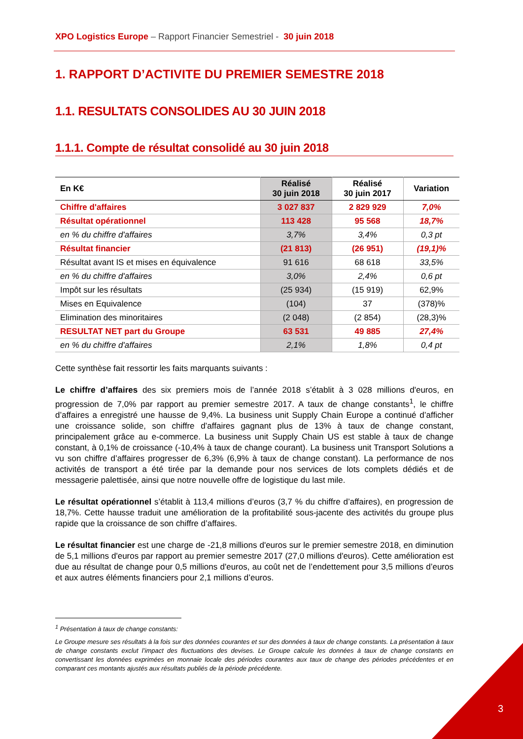XPO Logistics Europe – Rapport Financier Semestriel - 30 juin 2018
1. RAPPORT D’ACTIVITE DU PREMIER SEMESTRE 2018
1.1. RESULTATS CONSOLIDES AU 30 JUIN 2018
1.1.1. Compte de résultat consolidé au 30 juin 2018
| En K€ | Réalisé 30 juin 2018 | Réalisé 30 juin 2017 | Variation |
| --- | --- | --- | --- |
| Chiffre d'affaires | 3 027 837 | 2 829 929 | 7,0% |
| Résultat opérationnel | 113 428 | 95 568 | 18,7% |
| en % du chiffre d'affaires | 3,7% | 3,4% | 0,3 pt |
| Résultat financier | (21 813) | (26 951) | (19,1)% |
| Résultat avant IS et mises en équivalence | 91 616 | 68 618 | 33,5% |
| en % du chiffre d'affaires | 3,0% | 2,4% | 0,6 pt |
| Impôt sur les résultats | (25 934) | (15 919) | 62,9% |
| Mises en Equivalence | (104) | 37 | (378)% |
| Elimination des minoritaires | (2 048) | (2 854) | (28,3)% |
| RESULTAT NET part du Groupe | 63 531 | 49 885 | 27,4% |
| en % du chiffre d'affaires | 2,1% | 1,8% | 0,4 pt |
Cette synthèse fait ressortir les faits marquants suivants :
Le chiffre d’affaires des six premiers mois de l’année 2018 s’établit à 3 028 millions d'euros, en progression de 7,0% par rapport au premier semestre 2017. A taux de change constants<sup>1</sup>, le chiffre d’affaires a enregistré une hausse de 9,4%. La business unit Supply Chain Europe a continué d’afficher une croissance solide, son chiffre d’affaires gagnant plus de 13% à taux de change constant, principalement grâce au e-commerce. La business unit Supply Chain US est stable à taux de change constant, à 0,1% de croissance (-10,4% à taux de change courant). La business unit Transport Solutions a vu son chiffre d’affaires progresser de 6,3% (6,9% à taux de change constant). La performance de nos activités de transport a été tirée par la demande pour nos services de lots complets dédiés et de messagerie palettisée, ainsi que notre nouvelle offre de logistique du last mile.
Le résultat opérationnel s’établit à 113,4 millions d’euros (3,7 % du chiffre d’affaires), en progression de 18,7%. Cette hausse traduit une amélioration de la profitabilité sous-jacente des activités du groupe plus rapide que la croissance de son chiffre d’affaires.
Le résultat financier est une charge de -21,8 millions d'euros sur le premier semestre 2018, en diminution de 5,1 millions d'euros par rapport au premier semestre 2017 (27,0 millions d'euros). Cette amélioration est due au résultat de change pour 0,5 millions d'euros, au coût net de l’endettement pour 3,5 millions d’euros et aux autres éléments financiers pour 2,1 millions d’euros.
<sup>1</sup> Présentation à taux de change constants:
Le Groupe mesure ses résultats à la fois sur des données courantes et sur des données à taux de change constants. La présentation à taux de change constants exclut l’impact des fluctuations des devises. Le Groupe calcule les données à taux de change constants en convertissant les données exprimées en monnaie locale des périodes courantes aux taux de change des périodes précédentes et en comparant ces montants ajustés aux résultats publiés de la période précédente.
3